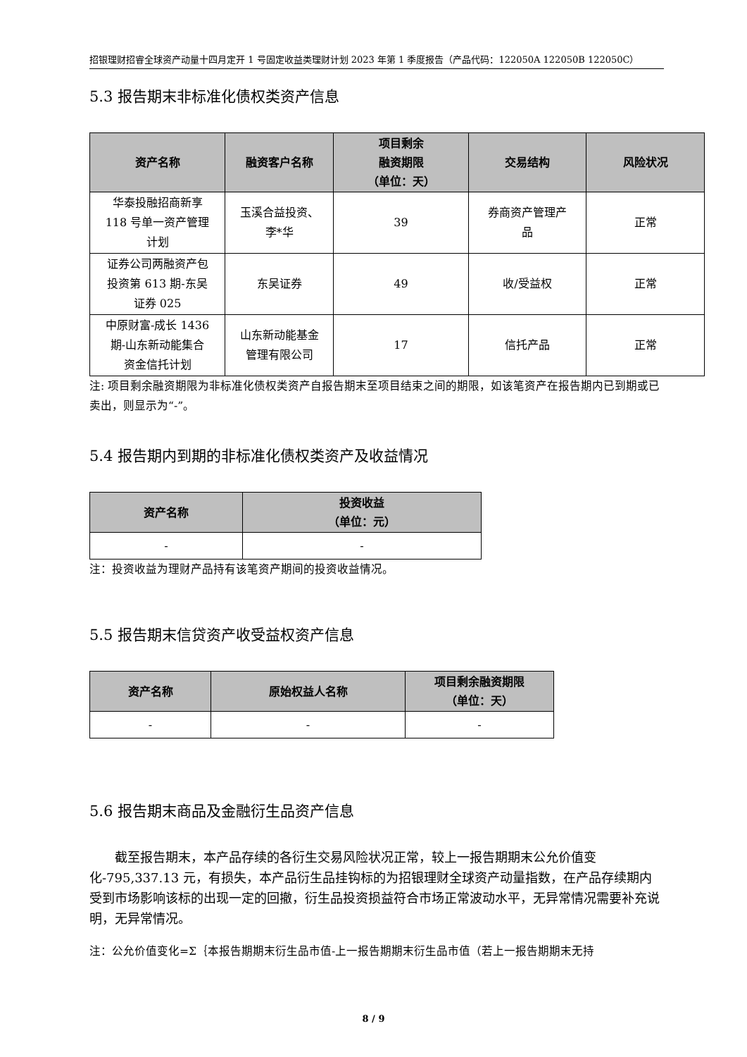招银理财招睿全球资产动量十四月定开 1 号固定收益类理财计划 2023 年第 1 季度报告（产品代码：122050A 122050B 122050C）
5.3 报告期末非标准化债权类资产信息
| 资产名称 | 融资客户名称 | 项目剩余 融资期限 （单位：天） | 交易结构 | 风险状况 |
| --- | --- | --- | --- | --- |
| 华泰投融招商新享 118 号单一资产管理 计划 | 玉溪合益投资、 李*华 | 39 | 券商资产管理产 品 | 正常 |
| 证券公司两融资产包 投资第 613 期-东吴 证券 025 | 东吴证券 | 49 | 收/受益权 | 正常 |
| 中原财富-成长 1436 期-山东新动能集合 资金信托计划 | 山东新动能基金 管理有限公司 | 17 | 信托产品 | 正常 |
注: 项目剩余融资期限为非标准化债权类资产自报告期末至项目结束之间的期限，如该笔资产在报告期内已到期或已卖出，则显示为“-”。
5.4 报告期内到期的非标准化债权类资产及收益情况
| 资产名称 | 投资收益 （单位：元） |
| --- | --- |
| - | - |
注：投资收益为理财产品持有该笔资产期间的投资收益情况。
5.5 报告期末信贷资产收受益权资产信息
| 资产名称 | 原始权益人名称 | 项目剩余融资期限 （单位：天） |
| --- | --- | --- |
| - | - | - |
5.6 报告期末商品及金融衍生品资产信息
截至报告期末，本产品存续的各衍生交易风险状况正常，较上一报告期期末公允价值变化-795,337.13 元，有损失，本产品衍生品挂钩标的为招银理财全球资产动量指数，在产品存续期内受到市场影响该标的出现一定的回撤，衍生品投资损益符合市场正常波动水平，无异常情况需要补充说明，无异常情况。
注：公允价值变化=Σ｛本报告期期末衍生品市值-上一报告期期末衍生品市值（若上一报告期期末无持
8 / 9